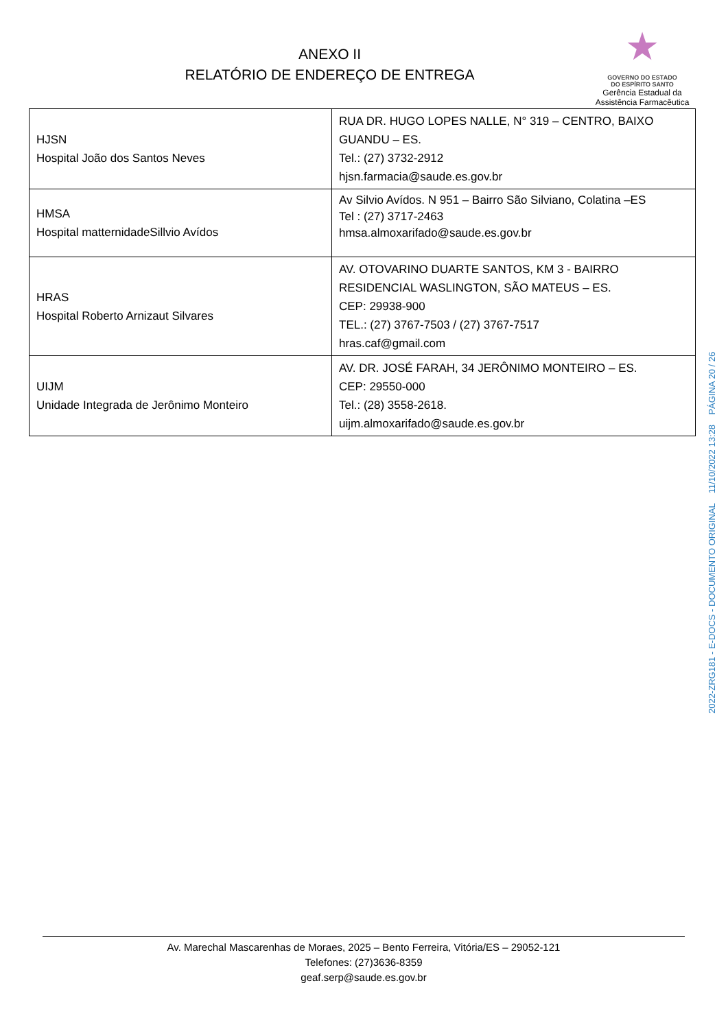ANEXO II
RELATÓRIO DE ENDEREÇO DE ENTREGA
★
GOVERNO DO ESTADO
DO ESPÍRITO SANTO
Gerência Estadual da
Assistência Farmacêutica
| HJSN Hospital João dos Santos Neves | RUA DR. HUGO LOPES NALLE, N° 319 – CENTRO, BAIXO GUANDU – ES. Tel.: (27) 3732-2912 hjsn.farmacia@saude.es.gov.br |
| HMSA Hospital matternidadeSillvio Avídos | Av Silvio Avídos. N 951 – Bairro São Silviano, Colatina –ES Tel : (27) 3717-2463 hmsa.almoxarifado@saude.es.gov.br |
| HRAS Hospital Roberto Arnizaut Silvares | AV. OTOVARINO DUARTE SANTOS, KM 3 - BAIRRO RESIDENCIAL WASLINGTON, SÃO MATEUS – ES. CEP: 29938-900 TEL.: (27) 3767-7503 / (27) 3767-7517 hras.caf@gmail.com |
| UIJM Unidade Integrada de Jerônimo Monteiro | AV. DR. JOSÉ FARAH, 34 JERÔNIMO MONTEIRO – ES. CEP: 29550-000 Tel.: (28) 3558-2618. uijm.almoxarifado@saude.es.gov.br |
2022-ZRG181 - E-DOCS - DOCUMENTO ORIGINAL 11/10/2022 13:28 PÁGINA 20 / 26
Av. Marechal Mascarenhas de Moraes, 2025 – Bento Ferreira, Vitória/ES – 29052-121
Telefones: (27)3636-8359
geaf.serp@saude.es.gov.br